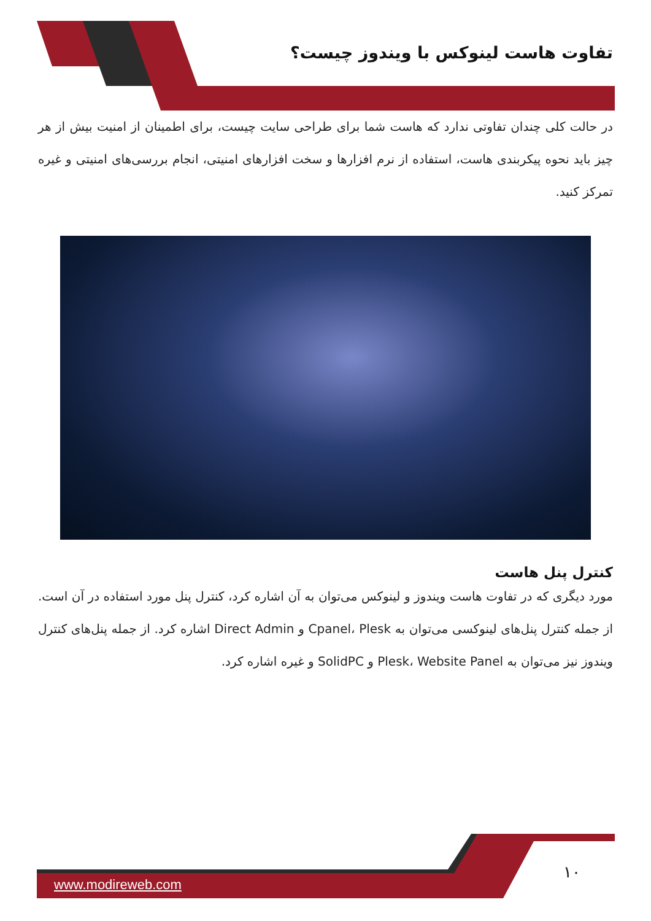تفاوت هاست لینوکس با ویندوز چیست؟
در حالت کلی چندان تفاوتی ندارد که هاست شما برای طراحی سایت چیست، برای اطمینان از امنیت بیش از هر چیز باید نحوه پیکربندی هاست، استفاده از نرم افزارها و سخت افزارهای امنیتی، انجام بررسی‌های امنیتی و غیره تمرکز کنید.
کنترل پنل هاست
مورد دیگری که در تفاوت هاست ویندوز و لینوکس می‌توان به آن اشاره کرد، کنترل پنل مورد استفاده در آن است. از جمله کنترل پنل‌های لینوکسی می‌توان به Cpanel، Plesk و Direct Admin اشاره کرد. از جمله پنل‌های کنترل ویندوز نیز می‌توان به Plesk، Website Panel و SolidPC و غیره اشاره کرد.
۱۰
www.modireweb.com